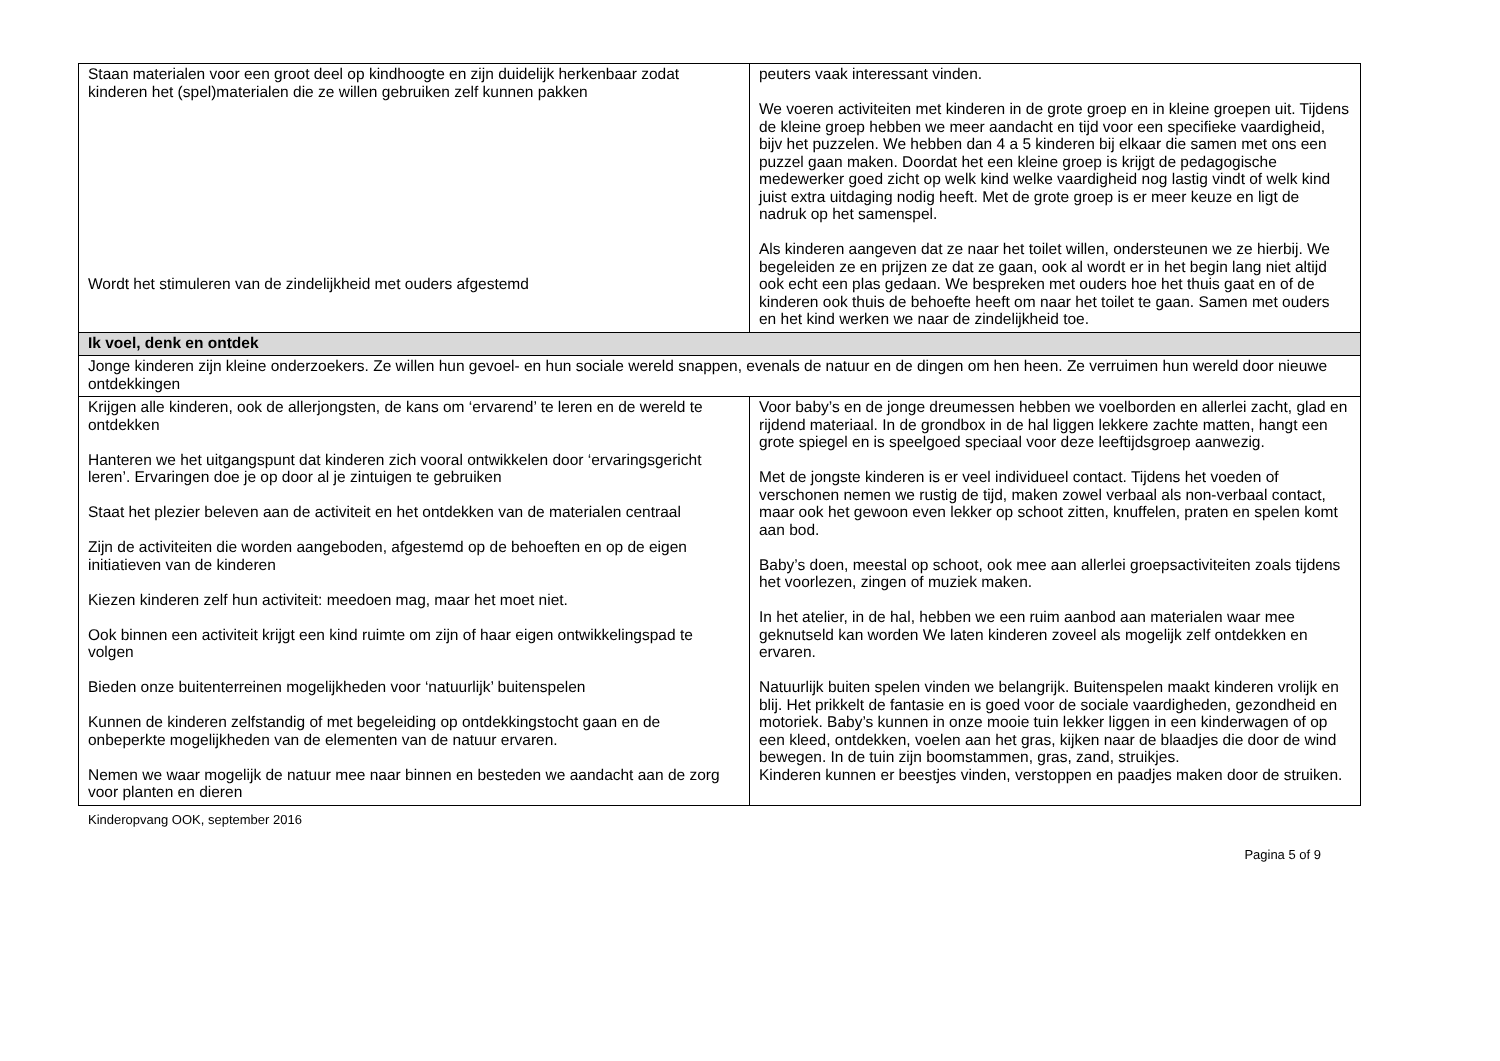| Staan materialen voor een groot deel op kindhoogte en zijn duidelijk herkenbaar zodat kinderen het (spel)materialen die ze willen gebruiken zelf kunnen pakken Wordt het stimuleren van de zindelijkheid met ouders afgestemd | peuters vaak interessant vinden. We voeren activiteiten met kinderen in de grote groep en in kleine groepen uit. Tijdens de kleine groep hebben we meer aandacht en tijd voor een specifieke vaardigheid, bijv het puzzelen. We hebben dan 4 a 5 kinderen bij elkaar die samen met ons een puzzel gaan maken. Doordat het een kleine groep is krijgt de pedagogische medewerker goed zicht op welk kind welke vaardigheid nog lastig vindt of welk kind juist extra uitdaging nodig heeft. Met de grote groep is er meer keuze en ligt de nadruk op het samenspel. Als kinderen aangeven dat ze naar het toilet willen, ondersteunen we ze hierbij. We begeleiden ze en prijzen ze dat ze gaan, ook al wordt er in het begin lang niet altijd ook echt een plas gedaan. We bespreken met ouders hoe het thuis gaat en of de kinderen ook thuis de behoefte heeft om naar het toilet te gaan. Samen met ouders en het kind werken we naar de zindelijkheid toe. |
| Ik voel, denk en ontdek | |
| Jonge kinderen zijn kleine onderzoekers. Ze willen hun gevoel- en hun sociale wereld snappen, evenals de natuur en de dingen om hen heen. Ze verruimen hun wereld door nieuwe ontdekkingen | |
| Krijgen alle kinderen, ook de allerjongsten, de kans om ‘ervarend’ te leren en de wereld te ontdekken Hanteren we het uitgangspunt dat kinderen zich vooral ontwikkelen door ‘ervaringsgericht leren’. Ervaringen doe je op door al je zintuigen te gebruiken Staat het plezier beleven aan de activiteit en het ontdekken van de materialen centraal Zijn de activiteiten die worden aangeboden, afgestemd op de behoeften en op de eigen initiatieven van de kinderen Kiezen kinderen zelf hun activiteit: meedoen mag, maar het moet niet. Ook binnen een activiteit krijgt een kind ruimte om zijn of haar eigen ontwikkelingspad te volgen Bieden onze buitenterreinen mogelijkheden voor ‘natuurlijk’ buitenspelen Kunnen de kinderen zelfstandig of met begeleiding op ontdekkingstocht gaan en de onbeperkte mogelijkheden van de elementen van de natuur ervaren. Nemen we waar mogelijk de natuur mee naar binnen en besteden we aandacht aan de zorg voor planten en dieren | Voor baby’s en de jonge dreumessen hebben we voelborden en allerlei zacht, glad en rijdend materiaal. In de grondbox in de hal liggen lekkere zachte matten, hangt een grote spiegel en is speelgoed speciaal voor deze leeftijdsgroep aanwezig. Met de jongste kinderen is er veel individueel contact. Tijdens het voeden of verschonen nemen we rustig de tijd, maken zowel verbaal als non-verbaal contact, maar ook het gewoon even lekker op schoot zitten, knuffelen, praten en spelen komt aan bod. Baby’s doen, meestal op schoot, ook mee aan allerlei groepsactiviteiten zoals tijdens het voorlezen, zingen of muziek maken. In het atelier, in de hal, hebben we een ruim aanbod aan materialen waar mee geknutseld kan worden We laten kinderen zoveel als mogelijk zelf ontdekken en ervaren. Natuurlijk buiten spelen vinden we belangrijk. Buitenspelen maakt kinderen vrolijk en blij. Het prikkelt de fantasie en is goed voor de sociale vaardigheden, gezondheid en motoriek. Baby’s kunnen in onze mooie tuin lekker liggen in een kinderwagen of op een kleed, ontdekken, voelen aan het gras, kijken naar de blaadjes die door de wind bewegen. In de tuin zijn boomstammen, gras, zand, struikjes. Kinderen kunnen er beestjes vinden, verstoppen en paadjes maken door de struiken. |
Kinderopvang OOK, september 2016
Pagina 5 of 9